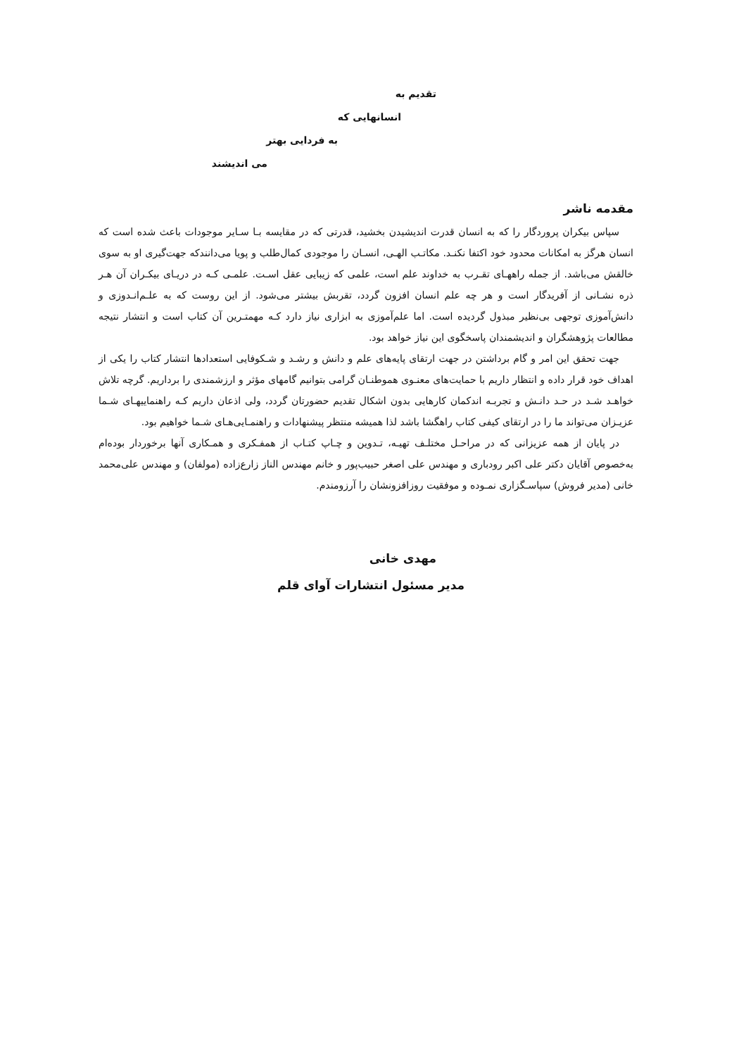تقدیم به
انسانهایی که
به فردایی بهتر
می اندیشند
مقدمه ناشر
سپاس بیکران پروردگار را که به انسان قدرت اندیشیدن بخشید، قدرتی که در مقایسه بـا سـایر موجودات باعث شده است که انسان هرگز به امکانات محدود خود اکتفا نکنـد. مکاتـب الهـی، انسـان را موجودی کمال‌طلب و پویا می‌دانندکه جهت‌گیری او به سوی خالقش می‌باشد. از جمله راههـای تقـرب به خداوند علم است، علمی که زیبایی عقل اسـت. علمـی کـه در دریـای بیکـران آن هـر ذره نشـانی از آفریدگار است و هر چه علم انسان افزون گردد، تقربش بیشتر می‌شود. از این روست که به علـم‌انـدوزی و دانش‌آموزی توجهی بی‌نظیر مبذول گردیده است. اما علم‌آموزی به ابزاری نیاز دارد کـه مهمتـرین آن کتاب است و انتشار نتیجه مطالعات پژوهشگران و اندیشمندان پاسخگوی این نیاز خواهد بود.
جهت تحقق این امر و گام برداشتن در جهت ارتقای پایه‌های علم و دانش و رشـد و شـکوفایی استعدادها انتشار کتاب را یکی از اهداف خود قرار داده و انتظار داریم با حمایت‌های معنـوی هموطنـان گرامی بتوانیم گامهای مؤثر و ارزشمندی را برداریم. گرچه تلاش خواهـد شـد در حـد دانـش و تجربـه اندکمان کارهایی بدون اشکال تقدیم حضورتان گردد، ولی اذعان داریم کـه راهنماییهـای شـما عزیـزان می‌تواند ما را در ارتقای کیفی کتاب راهگشا باشد لذا همیشه منتظر پیشنهادات و راهنمـایی‌هـای شـما خواهیم بود.
در پایان از همه عزیزانی که در مراحـل مختلـف تهیـه، تـدوین و چـاپ کتـاب از همفـکری و همـکاری آنها برخوردار بوده‌ام به‌خصوص آقایان دکتر علی اکبر رودباری و مهندس علی اصغر حبیب‌پور و خانم مهندس الناز زارع‌زاده (مولفان) و مهندس علی‌محمد خانی (مدیر فروش) سپاسـگزاری نمـوده و موفقیت روزافزونشان را آرزومندم.
مهدی خانی
مدیر مسئول انتشارات آوای قلم